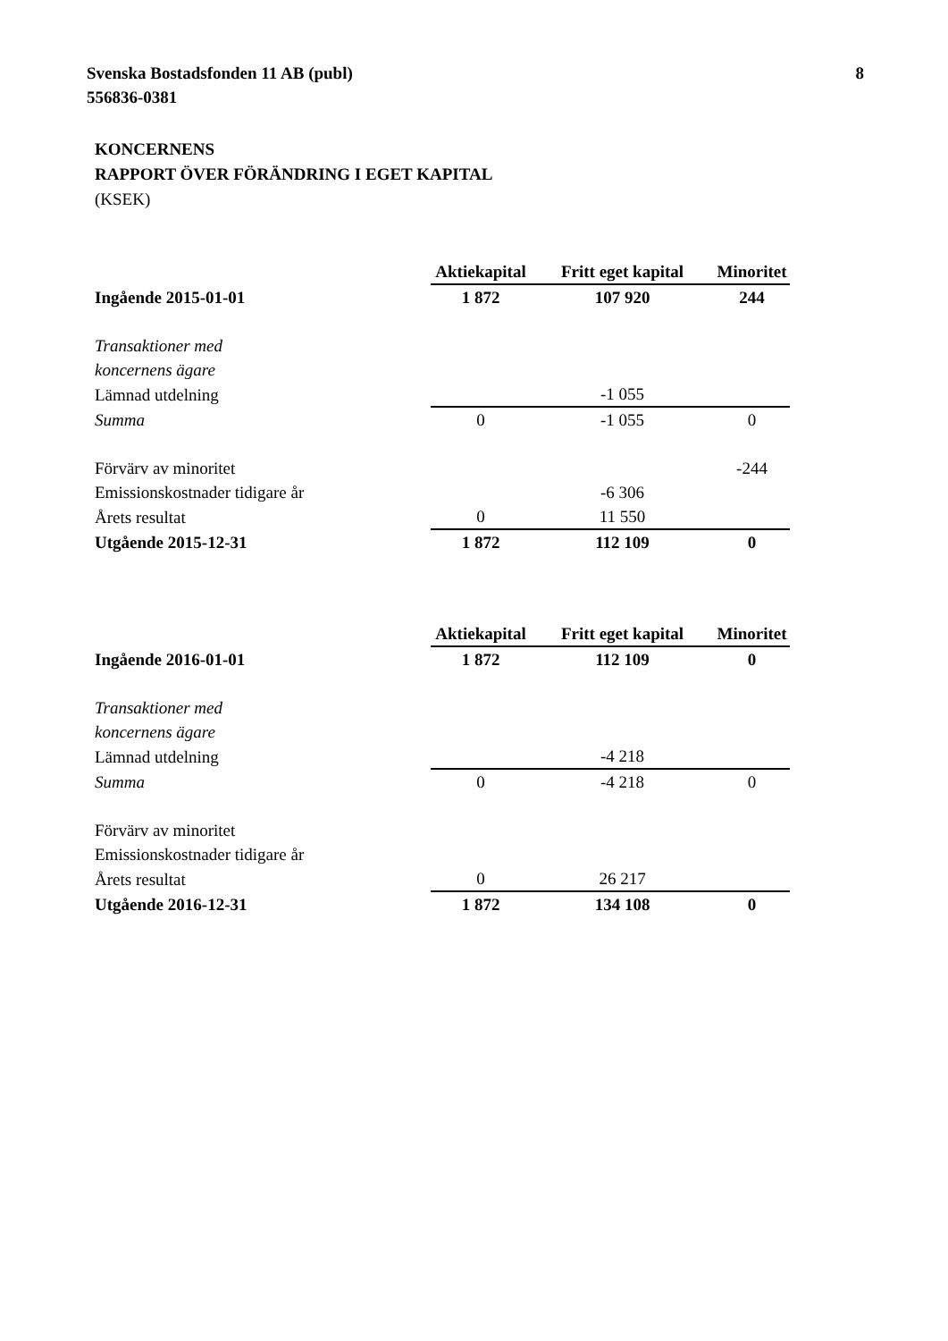Svenska Bostadsfonden 11 AB (publ)
556836-0381
8
KONCERNENS
RAPPORT ÖVER FÖRÄNDRING I EGET KAPITAL
(KSEK)
| | Aktiekapital | Fritt eget kapital | Minoritet |
| Ingående 2015-01-01 | 1 872 | 107 920 | 244 |
| Transaktioner med | | | |
| koncernens ägare | | | |
| Lämnad utdelning | | -1 055 | |
| Summa | 0 | -1 055 | 0 |
| Förvärv av minoritet | | | -244 |
| Emissionskostnader tidigare år | | -6 306 | |
| Årets resultat | 0 | 11 550 | |
| Utgående 2015-12-31 | 1 872 | 112 109 | 0 |
| | Aktiekapital | Fritt eget kapital | Minoritet |
| Ingående 2016-01-01 | 1 872 | 112 109 | 0 |
| Transaktioner med | | | |
| koncernens ägare | | | |
| Lämnad utdelning | | -4 218 | |
| Summa | 0 | -4 218 | 0 |
| Förvärv av minoritet | | | |
| Emissionskostnader tidigare år | | | |
| Årets resultat | 0 | 26 217 | |
| Utgående 2016-12-31 | 1 872 | 134 108 | 0 |